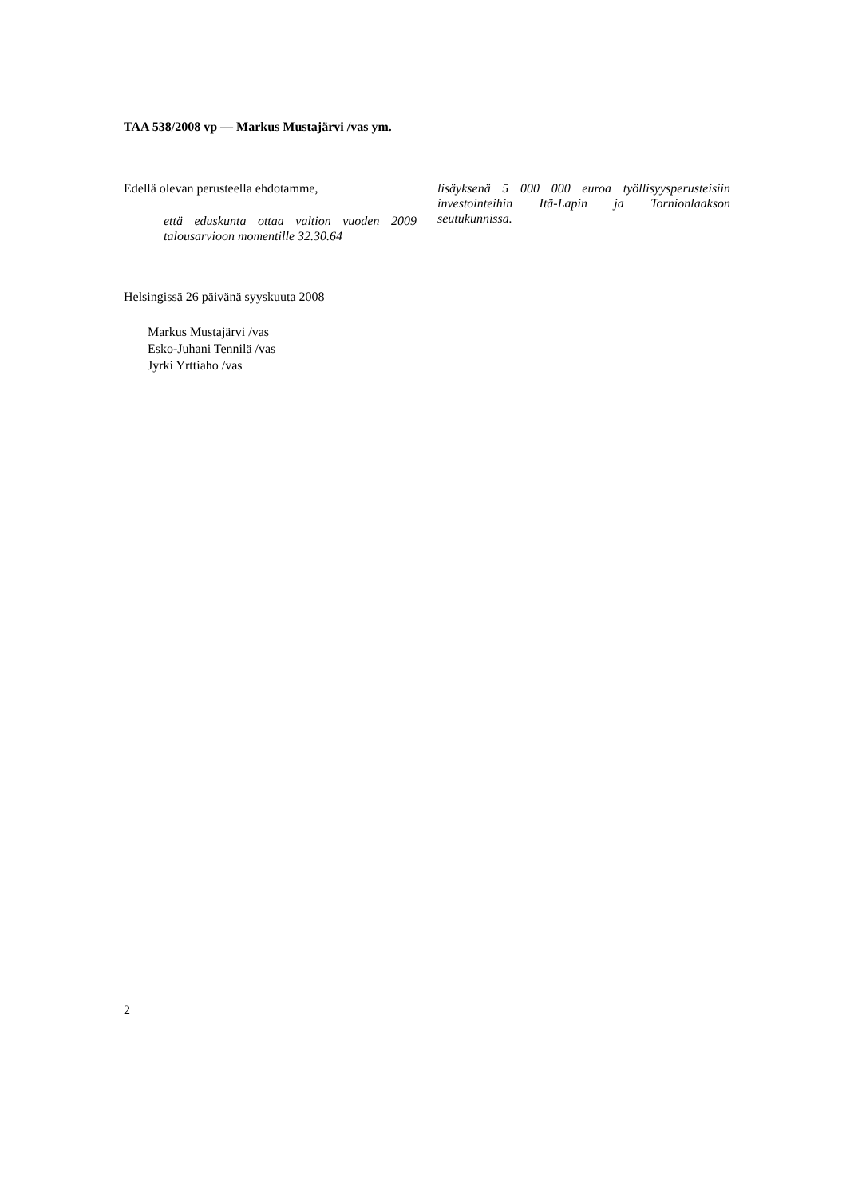TAA 538/2008 vp — Markus Mustajärvi /vas ym.
Edellä olevan perusteella ehdotamme,
että eduskunta ottaa valtion vuoden 2009 talousarvioon momentille 32.30.64
lisäyksenä 5 000 000 euroa työllisyysperusteisiin investointeihin Itä-Lapin ja Tornionlaakson seutukunnissa.
Helsingissä 26 päivänä syyskuuta 2008
Markus Mustajärvi /vas
Esko-Juhani Tennilä /vas
Jyrki Yrttiaho /vas
2